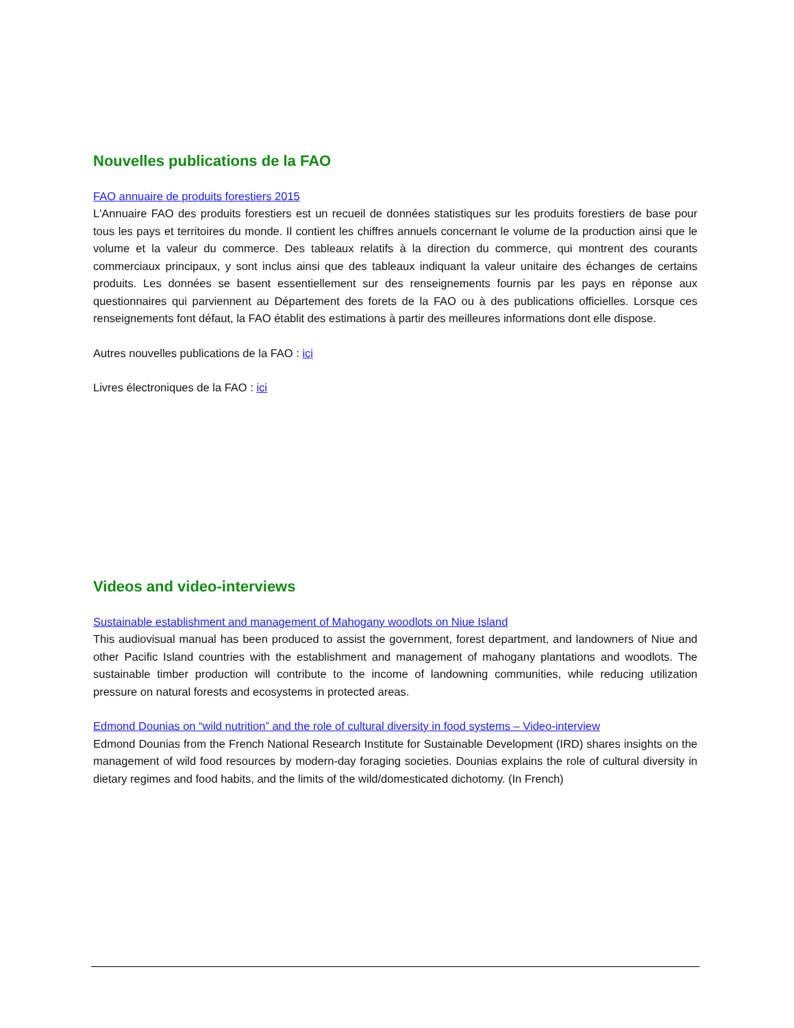Nouvelles publications de la FAO
FAO annuaire de produits forestiers 2015
L'Annuaire FAO des produits forestiers est un recueil de données statistiques sur les produits forestiers de base pour tous les pays et territoires du monde. Il contient les chiffres annuels concernant le volume de la production ainsi que le volume et la valeur du commerce. Des tableaux relatifs à la direction du commerce, qui montrent des courants commerciaux principaux, y sont inclus ainsi que des tableaux indiquant la valeur unitaire des échanges de certains produits. Les données se basent essentiellement sur des renseignements fournis par les pays en réponse aux questionnaires qui parviennent au Département des forets de la FAO ou à des publications officielles. Lorsque ces renseignements font défaut, la FAO établit des estimations à partir des meilleures informations dont elle dispose.
Autres nouvelles publications de la FAO : ici
Livres électroniques de la FAO : ici
Videos and video-interviews
Sustainable establishment and management of Mahogany woodlots on Niue Island
This audiovisual manual has been produced to assist the government, forest department, and landowners of Niue and other Pacific Island countries with the establishment and management of mahogany plantations and woodlots. The sustainable timber production will contribute to the income of landowning communities, while reducing utilization pressure on natural forests and ecosystems in protected areas.
Edmond Dounias on “wild nutrition” and the role of cultural diversity in food systems – Video-interview
Edmond Dounias from the French National Research Institute for Sustainable Development (IRD) shares insights on the management of wild food resources by modern-day foraging societies. Dounias explains the role of cultural diversity in dietary regimes and food habits, and the limits of the wild/domesticated dichotomy. (In French)